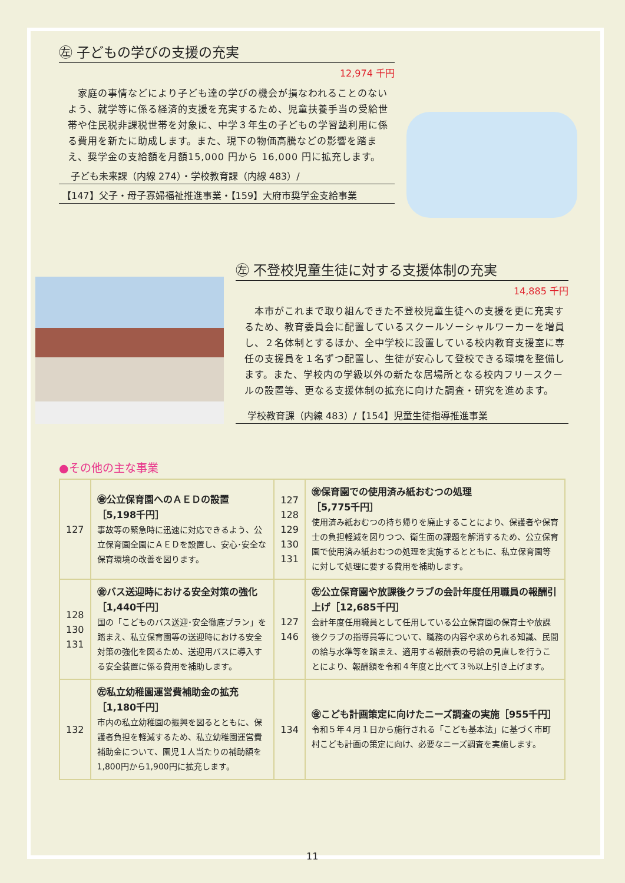㊧ 子どもの学びの支援の充実
12,974 千円
　家庭の事情などにより子ども達の学びの機会が損なわれることのないよう、就学等に係る経済的支援を充実するため、児童扶養手当の受給世帯や住民税非課税世帯を対象に、中学３年生の子どもの学習塾利用に係る費用を新たに助成します。また、現下の物価高騰などの影響を踏まえ、奨学金の支給額を月額15,000 円から 16,000 円に拡充します。
子ども未来課（内線 274）・学校教育課（内線 483）/
【147】父子・母子寡婦福祉推進事業・【159】大府市奨学金支給事業
㊧ 不登校児童生徒に対する支援体制の充実
14,885 千円
　本市がこれまで取り組んできた不登校児童生徒への支援を更に充実するため、教育委員会に配置しているスクールソーシャルワーカーを増員し、２名体制とするほか、全中学校に設置している校内教育支援室に専任の支援員を１名ずつ配置し、生徒が安心して登校できる環境を整備します。また、学校内の学級以外の新たな居場所となる校内フリースクールの設置等、更なる支援体制の拡充に向けた調査・研究を進めます。
学校教育課（内線 483）/【154】児童生徒指導推進事業
●その他の主な事業
| 127 | ㊎公立保育園へのＡＥＤの設置 ［5,198千円］ 事故等の緊急時に迅速に対応できるよう、公立保育園全園にＡＥＤを設置し、安心･安全な保育環境の改善を図ります。 | 127 128 129 130 131 | ㊎保育園での使用済み紙おむつの処理 ［5,775千円］ 使用済み紙おむつの持ち帰りを廃止することにより、保護者や保育士の負担軽減を図りつつ、衛生面の課題を解消するため、公立保育園で使用済み紙おむつの処理を実施するとともに、私立保育園等に対して処理に要する費用を補助します。 |
| 128 130 131 | ㊎バス送迎時における安全対策の強化 ［1,440千円］ 国の「こどものバス送迎･安全徹底プラン」を踏まえ、私立保育園等の送迎時における安全対策の強化を図るため、送迎用バスに導入する安全装置に係る費用を補助します。 | 127 146 | ㊧公立保育園や放課後クラブの会計年度任用職員の報酬引上げ［12,685千円］ 会計年度任用職員として任用している公立保育園の保育士や放課後クラブの指導員等について、職務の内容や求められる知識、民間の給与水準等を踏まえ、適用する報酬表の号給の見直しを行うことにより、報酬額を令和４年度と比べて３％以上引き上げます。 |
| 132 | ㊧私立幼稚園運営費補助金の拡充 ［1,180千円］ 市内の私立幼稚園の振興を図るとともに、保護者負担を軽減するため、私立幼稚園運営費補助金について、園児１人当たりの補助額を1,800円から1,900円に拡充します。 | 134 | ㊎こども計画策定に向けたニーズ調査の実施［955千円］ 令和５年４月１日から施行される「こども基本法」に基づく市町村こども計画の策定に向け、必要なニーズ調査を実施します。 |
11